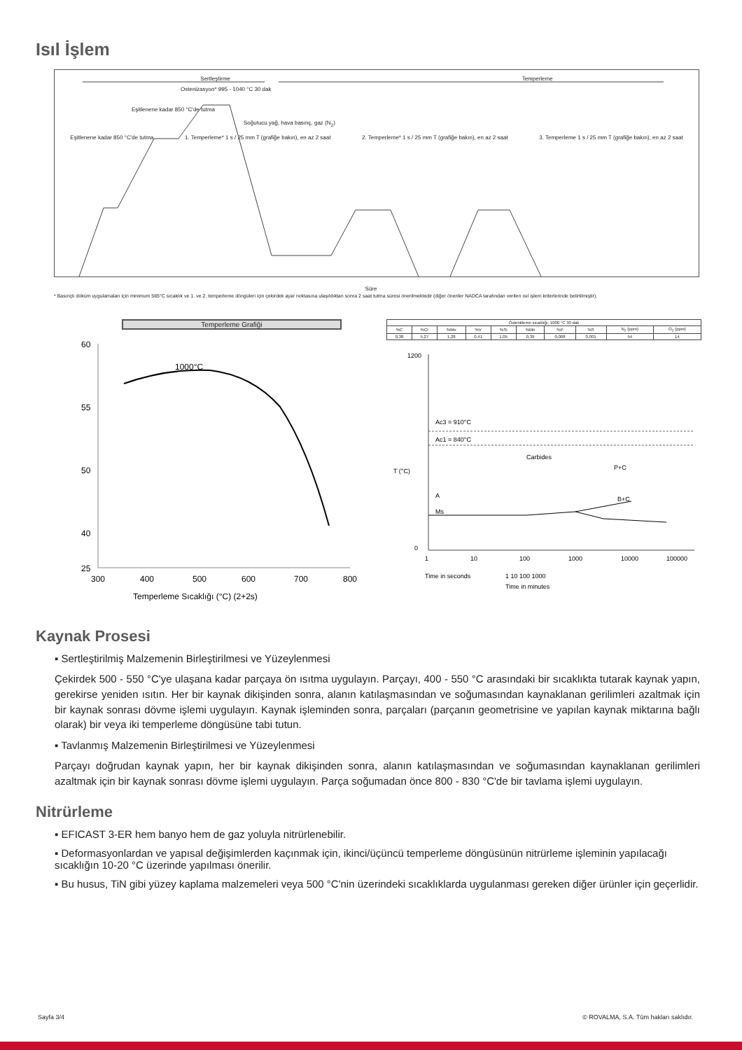Isıl İşlem
Sertleştirme Temperleme
Ostenizasyon* 995 - 1040 °C 30 dak
Eşitlenene kadar 850 °C'de tutma
Soğutucu yağ, hava basınç, gaz (N<sub>2</sub>)
Eşitlenene kadar 850 °C'de tutma 1. Temperleme* 1 s / 25 mm T (grafiğe bakın), en az 2 saat 2. Temperleme* 1 s / 25 mm T (grafiğe bakın), en az 2 saat 3. Temperleme 1 s / 25 mm T (grafiğe bakın), en az 2 saat
Süre
* Basınçlı döküm uygulamaları için minimum 565°C sıcaklık ve 1. ve 2. temperleme döngüleri için çekirdek ayar noktasına ulaşıldıktan sonra 2 saat tutma süresi önerilmektedir (diğer öneriler NADCA tarafından verilen ısıl işlem kriterlerinde belirtilmiştir).
Temperleme Grafiği
1000°C
60
55
50
40
25
300
400
500
600
700
800
Temperleme Sıcaklığı (°C) (2+2s)
| Östenitleme sıcaklığı, 1000 °C 30 dak | | | | | | | | | |
| --- | --- | --- | --- | --- | --- | --- | --- | --- | --- |
| %C | %Cr | %Mo | %V | %Si | %Mn | %P | %S | N<sub>2</sub> (ppm) | O<sub>2</sub> (ppm) |
| 0,38 | 5,27 | 1,28 | 0,41 | 1,05 | 0,39 | 0,008 | 0,001 | 54 | 14 |
Ac3 = 910°C
Ac1 = 840°C
Carbides
P+C
A
Ms
B+C
T (°C)
1200
0
1
10
100
1000
10000
100000
Time in seconds
1 10 100 1000
Time in minutes
Kaynak Prosesi
▪ Sertleştirilmiş Malzemenin Birleştirilmesi ve Yüzeylenmesi
Çekirdek 500 - 550 °C'ye ulaşana kadar parçaya ön ısıtma uygulayın. Parçayı, 400 - 550 °C arasındaki bir sıcaklıkta tutarak kaynak yapın, gerekirse yeniden ısıtın. Her bir kaynak dikişinden sonra, alanın katılaşmasından ve soğumasından kaynaklanan gerilimleri azaltmak için bir kaynak sonrası dövme işlemi uygulayın. Kaynak işleminden sonra, parçaları (parçanın geometrisine ve yapılan kaynak miktarına bağlı olarak) bir veya iki temperleme döngüsüne tabi tutun.
▪ Tavlanmış Malzemenin Birleştirilmesi ve Yüzeylenmesi
Parçayı doğrudan kaynak yapın, her bir kaynak dikişinden sonra, alanın katılaşmasından ve soğumasından kaynaklanan gerilimleri azaltmak için bir kaynak sonrası dövme işlemi uygulayın. Parça soğumadan önce 800 - 830 °C'de bir tavlama işlemi uygulayın.
Nitrürleme
▪ EFICAST 3-ER hem banyo hem de gaz yoluyla nitrürlenebilir.
▪ Deformasyonlardan ve yapısal değişimlerden kaçınmak için, ikinci/üçüncü temperleme döngüsünün nitrürleme işleminin yapılacağı sıcaklığın 10-20 °C üzerinde yapılması önerilir.
▪ Bu husus, TiN gibi yüzey kaplama malzemeleri veya 500 °C'nin üzerindeki sıcaklıklarda uygulanması gereken diğer ürünler için geçerlidir.
Sayfa 3/4 © ROVALMA, S.A. Tüm hakları saklıdır.